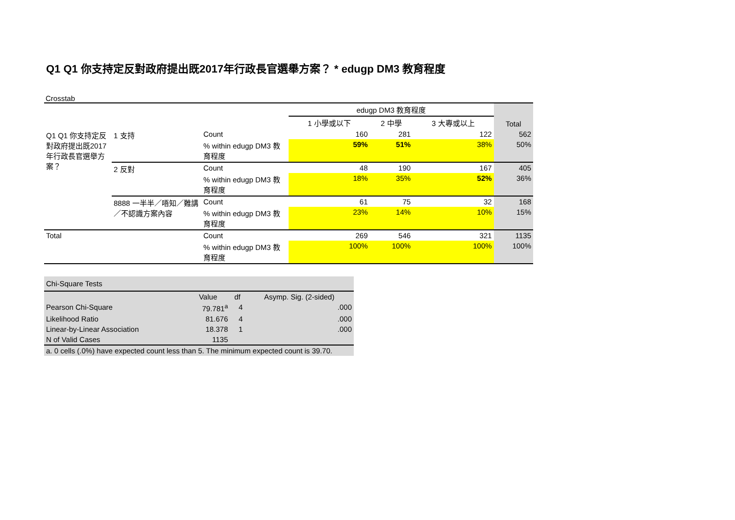Q1 Q1 你支持定反對政府提出既2017年行政長官選舉方案？ * edugp DM3 教育程度
Crosstab
| | | | edugp DM3 教育程度 | | | Total |
| --- | --- | --- | --- | --- | --- | --- |
| | | | 1 小學或以下 | 2 中學 | 3 大專或以上 | |
| Q1 Q1 你支持定反對政府提出既2017年行政長官選舉方案？ | 1 支持 | Count | 160 | 281 | 122 | 562 |
| | | % within edugp DM3 教育程度 | 59% | 51% | 38% | 50% |
| | 2 反對 | Count | 48 | 190 | 167 | 405 |
| | | % within edugp DM3 教育程度 | 18% | 35% | 52% | 36% |
| | 8888 一半半／唔知／難講／不認識方案內容 | Count | 61 | 75 | 32 | 168 |
| | | % within edugp DM3 教育程度 | 23% | 14% | 10% | 15% |
| Total | | Count | 269 | 546 | 321 | 1135 |
| | | % within edugp DM3 教育程度 | 100% | 100% | 100% | 100% |
| Chi-Square Tests | | | |
| | Value | df | Asymp. Sig. (2-sided) |
| Pearson Chi-Square | 79.781<sup>a</sup> | 4 | .000 |
| Likelihood Ratio | 81.676 | 4 | .000 |
| Linear-by-Linear Association | 18.378 | 1 | .000 |
| N of Valid Cases | 1135 | | |
| a. 0 cells (.0%) have expected count less than 5. The minimum expected count is 39.70. | | | |